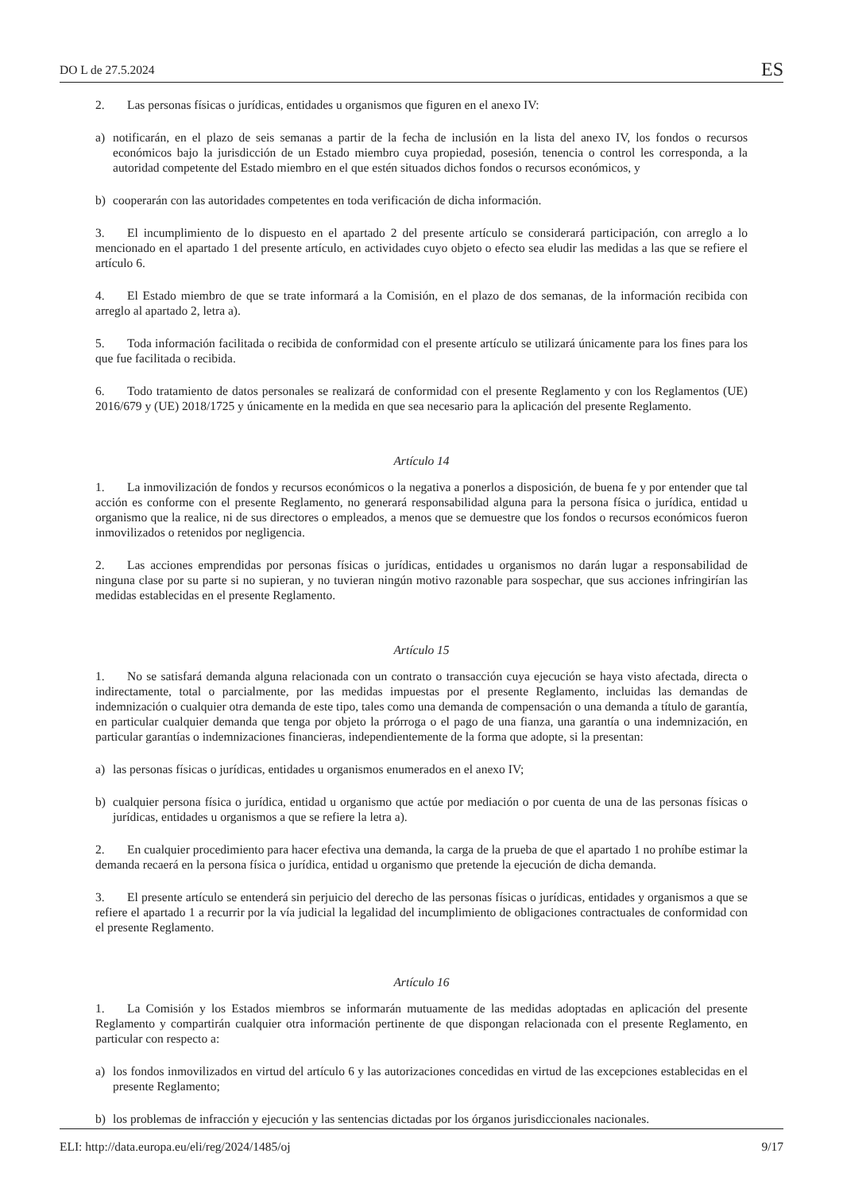DO L de 27.5.2024 ES
2. Las personas físicas o jurídicas, entidades u organismos que figuren en el anexo IV:
a) notificarán, en el plazo de seis semanas a partir de la fecha de inclusión en la lista del anexo IV, los fondos o recursos económicos bajo la jurisdicción de un Estado miembro cuya propiedad, posesión, tenencia o control les corresponda, a la autoridad competente del Estado miembro en el que estén situados dichos fondos o recursos económicos, y
b) cooperarán con las autoridades competentes en toda verificación de dicha información.
3. El incumplimiento de lo dispuesto en el apartado 2 del presente artículo se considerará participación, con arreglo a lo mencionado en el apartado 1 del presente artículo, en actividades cuyo objeto o efecto sea eludir las medidas a las que se refiere el artículo 6.
4. El Estado miembro de que se trate informará a la Comisión, en el plazo de dos semanas, de la información recibida con arreglo al apartado 2, letra a).
5. Toda información facilitada o recibida de conformidad con el presente artículo se utilizará únicamente para los fines para los que fue facilitada o recibida.
6. Todo tratamiento de datos personales se realizará de conformidad con el presente Reglamento y con los Reglamentos (UE) 2016/679 y (UE) 2018/1725 y únicamente en la medida en que sea necesario para la aplicación del presente Reglamento.
Artículo 14
1. La inmovilización de fondos y recursos económicos o la negativa a ponerlos a disposición, de buena fe y por entender que tal acción es conforme con el presente Reglamento, no generará responsabilidad alguna para la persona física o jurídica, entidad u organismo que la realice, ni de sus directores o empleados, a menos que se demuestre que los fondos o recursos económicos fueron inmovilizados o retenidos por negligencia.
2. Las acciones emprendidas por personas físicas o jurídicas, entidades u organismos no darán lugar a responsabilidad de ninguna clase por su parte si no supieran, y no tuvieran ningún motivo razonable para sospechar, que sus acciones infringirían las medidas establecidas en el presente Reglamento.
Artículo 15
1. No se satisfará demanda alguna relacionada con un contrato o transacción cuya ejecución se haya visto afectada, directa o indirectamente, total o parcialmente, por las medidas impuestas por el presente Reglamento, incluidas las demandas de indemnización o cualquier otra demanda de este tipo, tales como una demanda de compensación o una demanda a título de garantía, en particular cualquier demanda que tenga por objeto la prórroga o el pago de una fianza, una garantía o una indemnización, en particular garantías o indemnizaciones financieras, independientemente de la forma que adopte, si la presentan:
a) las personas físicas o jurídicas, entidades u organismos enumerados en el anexo IV;
b) cualquier persona física o jurídica, entidad u organismo que actúe por mediación o por cuenta de una de las personas físicas o jurídicas, entidades u organismos a que se refiere la letra a).
2. En cualquier procedimiento para hacer efectiva una demanda, la carga de la prueba de que el apartado 1 no prohíbe estimar la demanda recaerá en la persona física o jurídica, entidad u organismo que pretende la ejecución de dicha demanda.
3. El presente artículo se entenderá sin perjuicio del derecho de las personas físicas o jurídicas, entidades y organismos a que se refiere el apartado 1 a recurrir por la vía judicial la legalidad del incumplimiento de obligaciones contractuales de conformidad con el presente Reglamento.
Artículo 16
1. La Comisión y los Estados miembros se informarán mutuamente de las medidas adoptadas en aplicación del presente Reglamento y compartirán cualquier otra información pertinente de que dispongan relacionada con el presente Reglamento, en particular con respecto a:
a) los fondos inmovilizados en virtud del artículo 6 y las autorizaciones concedidas en virtud de las excepciones establecidas en el presente Reglamento;
b) los problemas de infracción y ejecución y las sentencias dictadas por los órganos jurisdiccionales nacionales.
ELI: http://data.europa.eu/eli/reg/2024/1485/oj 9/17